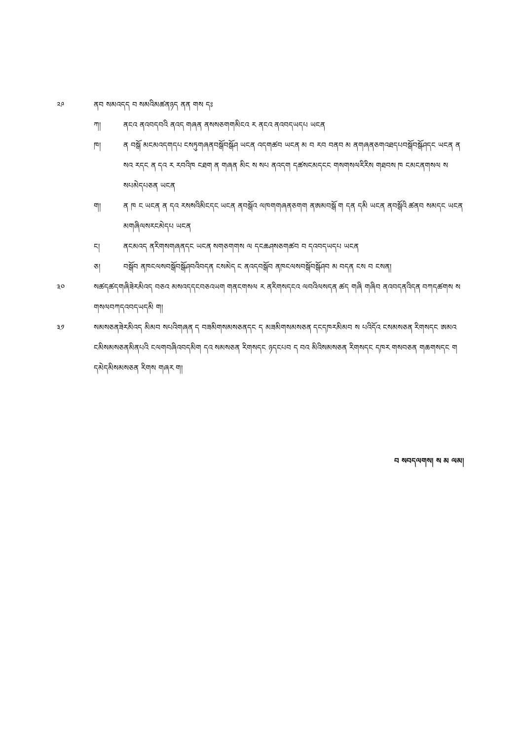༢༩ ནབ སམའདད བ སམའིམཚནཉད ནན གས དཿ
ཀ། ནངའ ནའབདབའི ནའད གཞན ནསསཅགགམིངའ ར ནངའ ནའབདཡདཔ ཡངན
ཁ། ན བསྒོ མངམའདགདཔ ངསཏུགཞནབསྒོབསྒོཤ ཡངན འདགཚབ ཡངན མ བ རབ བནབ མ ནགཞནཅགའཐདཔབསྒོབསྒོཤདང ཡངན ན སའ རདང ན དའ ར རབའིཁ ངཐག ན གཞན མིང ས སཔ ནའདག དཚསངམདངང གསགསལརིརིས གཐབས ཁ ངམངནགསལ ས སཔམེདཔཅན ཡངན
ག། ན ཁ ང ཡངན ན དའ རསསའིམིངདང ཡངན ནབསྒོའ ལཁགགཞནཅགག ནཨམབསྒོ ག དན དམི ཡངན ནབསྒོའི ཚནབ སམདང ཡངན མགཞིལསརངམེདཔ ཡངན
ང། ནངམའད ནརིགསགཞནདང ཡངན སགཅགགས ལ དངཆཤསཅགཚབ བ དའབདཡདཔ ཡངན
ཅ། བསྒོབ ནཁངལསབསྒོབསྒོཤབའིབདན ངསམེད ང ནའདབསྒོབ ནཁངལསབསྒོབསྒོཤབ མ བདན ངས བ ངསན།
༣༠ སཚདཚདགཞིཟེརམིའད བཅའ མསའདདངབཅའཡག གནངགསལ ར ནརིགསདངའ ལབའིལསདན ཚད གཞི གཞིབ ནའབདནའིདན བཀདཚགས ས གསལབཀདའབདཡདམི ག།
༣༡ སམསཅནཟེརམིའད མིམབ སཔའིགཞན ད བཟམིགསམསཅནདང ད མཟམིགསམསཅན དངདཁརམིམབ ས པའིདོའ ངསམསཅན རིགསདང ཨམའ ངམིསམསཅནམིནཔའི ངལགབཞིའབདམིག དའ སམསཅན རིགསདང ཉདངཔབ ད བའ མིའིསམསཅན རིགསདང དཁར གསབཅན གཆགསདང ག དམེདམིསམསཅན རིགས གཞར ག།
བ སབདལགས། ས མ ལམ།